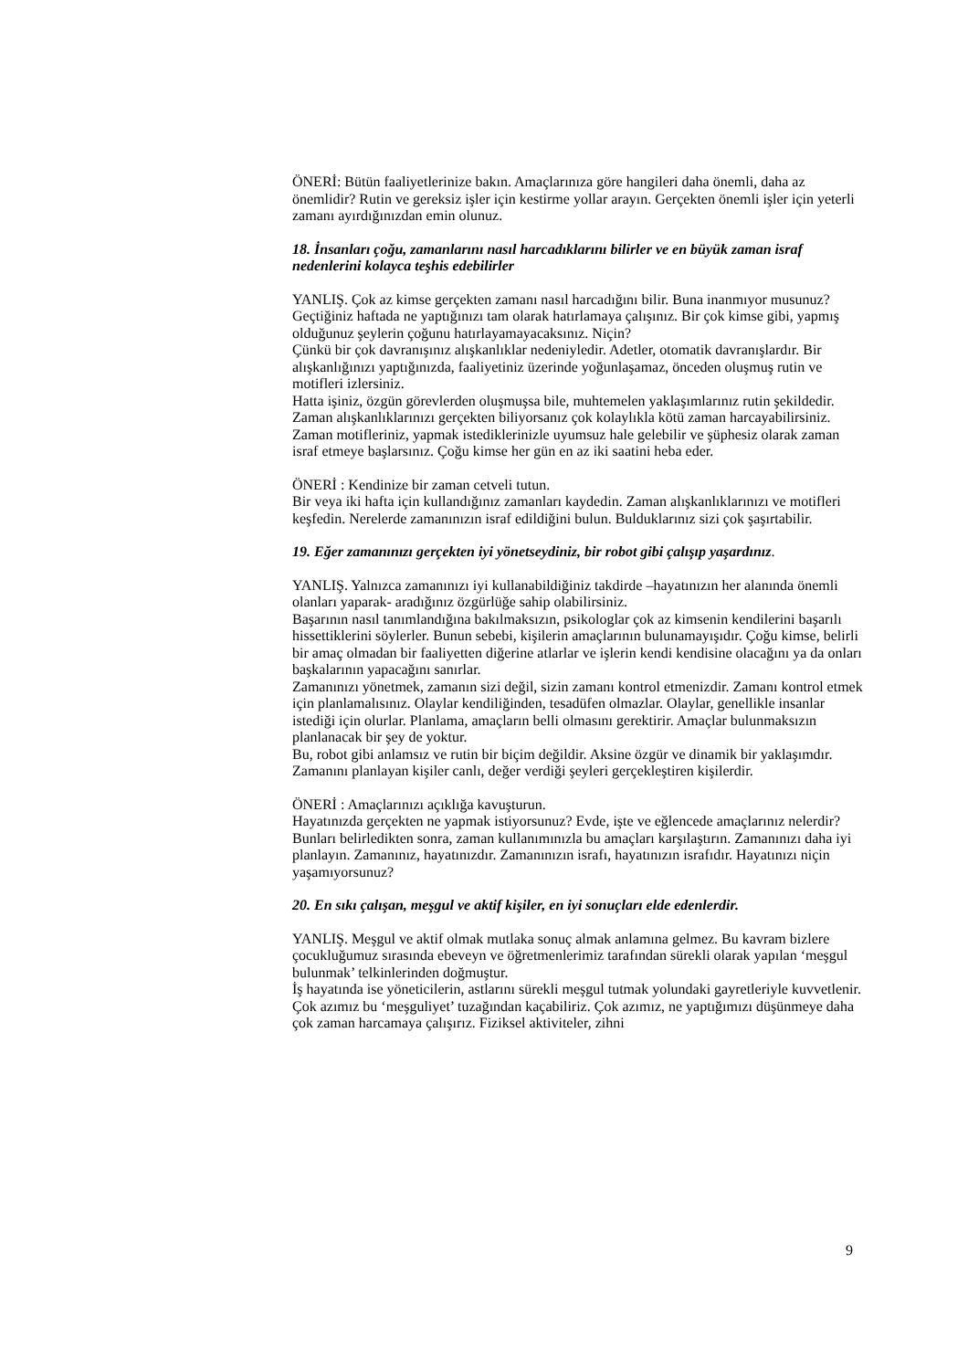ÖNERİ: Bütün faaliyetlerinize bakın. Amaçlarınıza göre hangileri daha önemli, daha az önemlidir? Rutin ve gereksiz işler için kestirme yollar arayın. Gerçekten önemli işler için yeterli zamanı ayırdığınızdan emin olunuz.
18. İnsanları çoğu, zamanlarını nasıl harcadıklarını bilirler ve en büyük zaman israf nedenlerini kolayca teşhis edebilirler
YANLIŞ. Çok az kimse gerçekten zamanı nasıl harcadığını bilir. Buna inanmıyor musunuz?
Geçtiğiniz haftada ne yaptığınızı tam olarak hatırlamaya çalışınız. Bir çok kimse gibi, yapmış olduğunuz şeylerin çoğunu hatırlayamayacaksınız. Niçin?
Çünkü bir çok davranışınız alışkanlıklar nedeniyledir. Adetler, otomatik davranışlardır. Bir alışkanlığınızı yaptığınızda, faaliyetiniz üzerinde yoğunlaşamaz, önceden oluşmuş rutin ve motifleri izlersiniz.
Hatta işiniz, özgün görevlerden oluşmuşsa bile, muhtemelen yaklaşımlarınız rutin şekildedir.
Zaman alışkanlıklarınızı gerçekten biliyorsanız çok kolaylıkla kötü zaman harcayabilirsiniz. Zaman motifleriniz, yapmak istediklerinizle uyumsuz hale gelebilir ve şüphesiz olarak zaman israf etmeye başlarsınız. Çoğu kimse her gün en az iki saatini heba eder.
ÖNERİ : Kendinize bir zaman cetveli tutun.
Bir veya iki hafta için kullandığınız zamanları kaydedin. Zaman alışkanlıklarınızı ve motifleri keşfedin. Nerelerde zamanınızın israf edildiğini bulun. Bulduklarınız sizi çok şaşırtabilir.
19. Eğer zamanınızı gerçekten iyi yönetseydiniz, bir robot gibi çalışıp yaşardınız.
YANLIŞ. Yalnızca zamanınızı iyi kullanabildiğiniz takdirde –hayatınızın her alanında önemli olanları yaparak- aradığınız özgürlüğe sahip olabilirsiniz.
Başarının nasıl tanımlandığına bakılmaksızın, psikologlar çok az kimsenin kendilerini başarılı hissettiklerini söylerler. Bunun sebebi, kişilerin amaçlarının bulunamayışıdır. Çoğu kimse, belirli bir amaç olmadan bir faaliyetten diğerine atlarlar ve işlerin kendi kendisine olacağını ya da onları başkalarının yapacağını sanırlar.
Zamanınızı yönetmek, zamanın sizi değil, sizin zamanı kontrol etmenizdir. Zamanı kontrol etmek için planlamalısınız. Olaylar kendiliğinden, tesadüfen olmazlar. Olaylar, genellikle insanlar istediği için olurlar. Planlama, amaçların belli olmasını gerektirir. Amaçlar bulunmaksızın planlanacak bir şey de yoktur.
Bu, robot gibi anlamsız ve rutin bir biçim değildir. Aksine özgür ve dinamik bir yaklaşımdır. Zamanını planlayan kişiler canlı, değer verdiği şeyleri gerçekleştiren kişilerdir.
ÖNERİ : Amaçlarınızı açıklığa kavuşturun.
Hayatınızda gerçekten ne yapmak istiyorsunuz? Evde, işte ve eğlencede amaçlarınız nelerdir? Bunları belirledikten sonra, zaman kullanımınızla bu amaçları karşılaştırın. Zamanınızı daha iyi planlayın. Zamanınız, hayatınızdır. Zamanınızın israfı, hayatınızın israfıdır. Hayatınızı niçin yaşamıyorsunuz?
20. En sıkı çalışan, meşgul ve aktif kişiler, en iyi sonuçları elde edenlerdir.
YANLIŞ. Meşgul ve aktif olmak mutlaka sonuç almak anlamına gelmez. Bu kavram bizlere çocukluğumuz sırasında ebeveyn ve öğretmenlerimiz tarafından sürekli olarak yapılan ‘meşgul bulunmak’ telkinlerinden doğmuştur.
İş hayatında ise yöneticilerin, astlarını sürekli meşgul tutmak yolundaki gayretleriyle kuvvetlenir. Çok azımız bu ‘meşguliyet’ tuzağından kaçabiliriz. Çok azımız, ne yaptığımızı düşünmeye daha çok zaman harcamaya çalışırız. Fiziksel aktiviteler, zihni
9